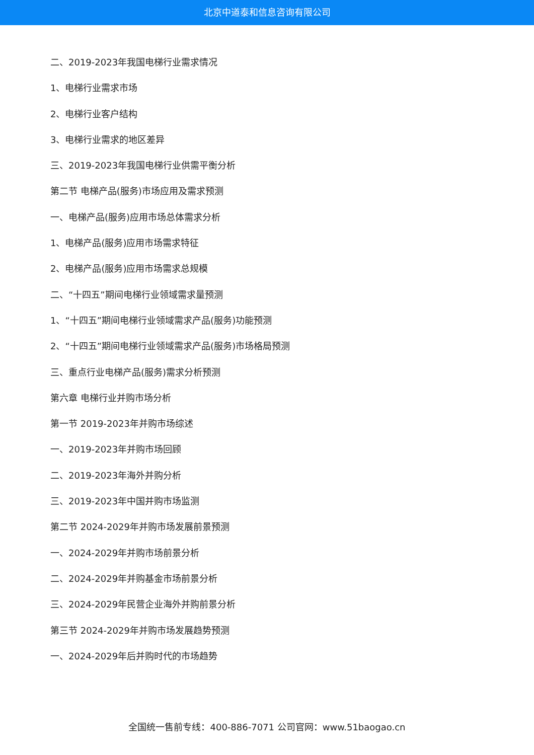北京中道泰和信息咨询有限公司
二、2019-2023年我国电梯行业需求情况
1、电梯行业需求市场
2、电梯行业客户结构
3、电梯行业需求的地区差异
三、2019-2023年我国电梯行业供需平衡分析
第二节 电梯产品(服务)市场应用及需求预测
一、电梯产品(服务)应用市场总体需求分析
1、电梯产品(服务)应用市场需求特征
2、电梯产品(服务)应用市场需求总规模
二、“十四五”期间电梯行业领域需求量预测
1、“十四五”期间电梯行业领域需求产品(服务)功能预测
2、“十四五”期间电梯行业领域需求产品(服务)市场格局预测
三、重点行业电梯产品(服务)需求分析预测
第六章 电梯行业并购市场分析
第一节 2019-2023年并购市场综述
一、2019-2023年并购市场回顾
二、2019-2023年海外并购分析
三、2019-2023年中国并购市场监测
第二节 2024-2029年并购市场发展前景预测
一、2024-2029年并购市场前景分析
二、2024-2029年并购基金市场前景分析
三、2024-2029年民营企业海外并购前景分析
第三节 2024-2029年并购市场发展趋势预测
一、2024-2029年后并购时代的市场趋势
全国统一售前专线：400-886-7071 公司官网：www.51baogao.cn